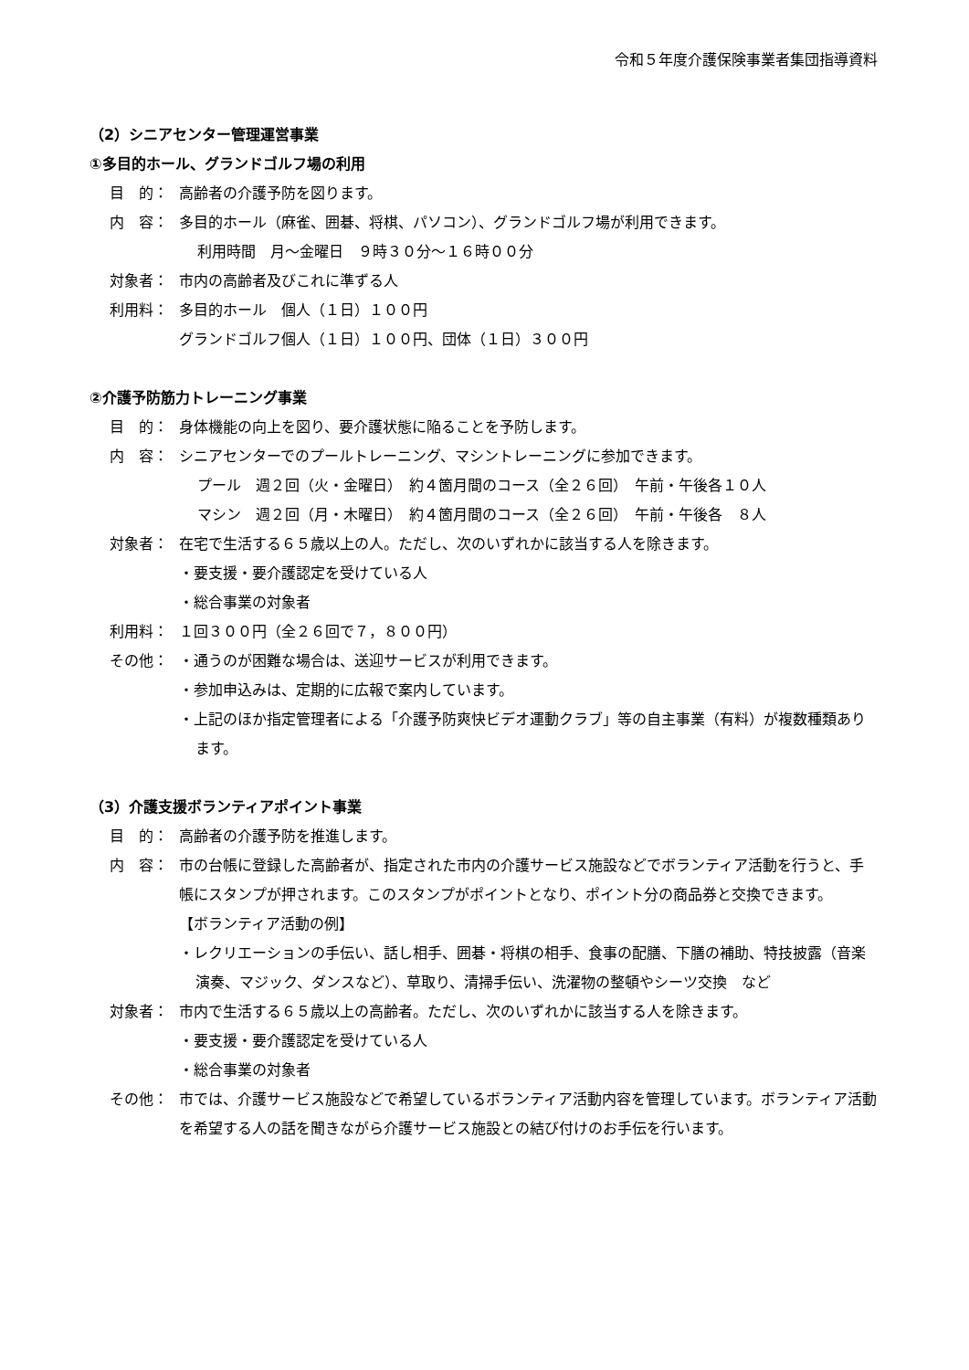令和５年度介護保険事業者集団指導資料
（2）シニアセンター管理運営事業
①多目的ホール、グランドゴルフ場の利用
目　的： 高齢者の介護予防を図ります。
内　容： 多目的ホール（麻雀、囲碁、将棋、パソコン）、グランドゴルフ場が利用できます。
利用時間　月～金曜日　９時３０分～１６時００分
対象者： 市内の高齢者及びこれに準ずる人
利用料： 多目的ホール　個人（１日）１００円
グランドゴルフ個人（１日）１００円、団体（１日）３００円
②介護予防筋力トレーニング事業
目　的： 身体機能の向上を図り、要介護状態に陥ることを予防します。
内　容： シニアセンターでのプールトレーニング、マシントレーニングに参加できます。
プール　週２回（火・金曜日）　約４箇月間のコース（全２６回）　午前・午後各１０人
マシン　週２回（月・木曜日）　約４箇月間のコース（全２６回）　午前・午後各　８人
対象者： 在宅で生活する６５歳以上の人。ただし、次のいずれかに該当する人を除きます。
・要支援・要介護認定を受けている人
・総合事業の対象者
利用料： １回３００円（全２６回で７，８００円）
その他： ・通うのが困難な場合は、送迎サービスが利用できます。
・参加申込みは、定期的に広報で案内しています。
・上記のほか指定管理者による「介護予防爽快ビデオ運動クラブ」等の自主事業（有料）が複数種類あります。
（3）介護支援ボランティアポイント事業
目　的： 高齢者の介護予防を推進します。
内　容： 市の台帳に登録した高齢者が、指定された市内の介護サービス施設などでボランティア活動を行うと、手帳にスタンプが押されます。このスタンプがポイントとなり、ポイント分の商品券と交換できます。
【ボランティア活動の例】
・レクリエーションの手伝い、話し相手、囲碁・将棋の相手、食事の配膳、下膳の補助、特技披露（音楽演奏、マジック、ダンスなど）、草取り、清掃手伝い、洗濯物の整頓やシーツ交換　など
対象者： 市内で生活する６５歳以上の高齢者。ただし、次のいずれかに該当する人を除きます。
・要支援・要介護認定を受けている人
・総合事業の対象者
その他： 市では、介護サービス施設などで希望しているボランティア活動内容を管理しています。ボランティア活動を希望する人の話を聞きながら介護サービス施設との結び付けのお手伝を行います。